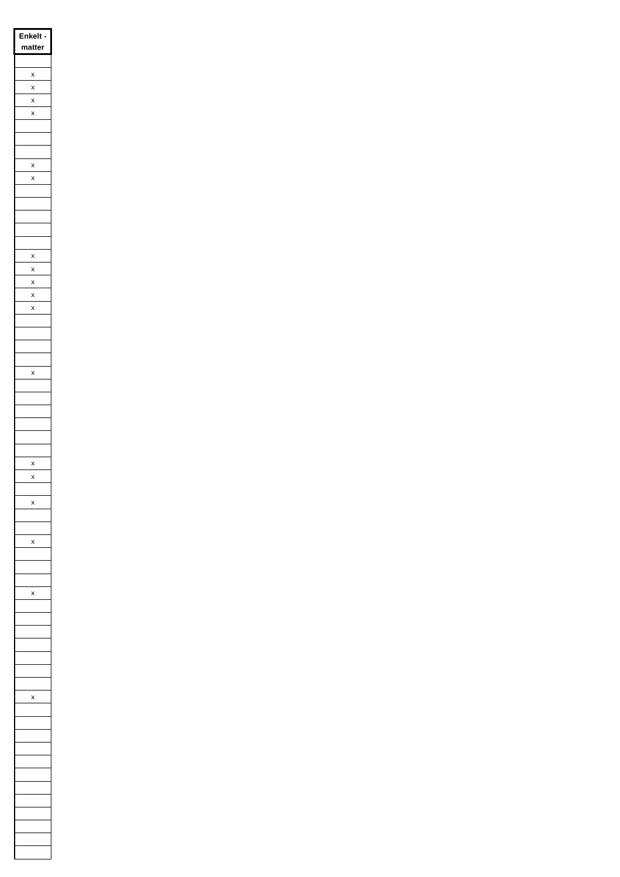| Enkelt - matter |
| --- |
| x |
| x |
| x |
| x |
| x |
| x |
| x |
| x |
| x |
| x |
| x |
| x |
| x |
| x |
| x |
| x |
| x |
| x |